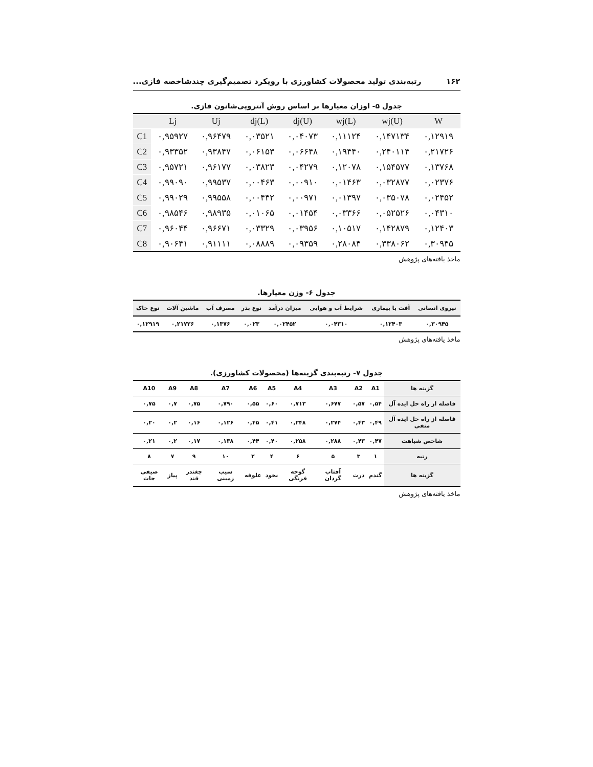۱۶۲ رتبه‌بندی تولید محصولات کشاورزی با رویکرد تصمیم‌گیری چندشاخصه فازی...
جدول ۵- اوزان معیارها بر اساس روش آنتروپی‌شانون فازی.
| | Lj | Uj | dj(L) | dj(U) | wj(L) | wj(U) | W |
| --- | --- | --- | --- | --- | --- | --- | --- |
| C1 | ۰,۹۵۹۲۷ | ۰,۹۶۴۷۹ | ۰,۰۳۵۲۱ | ۰,۰۴۰۷۳ | ۰,۱۱۱۲۴ | ۰,۱۴۷۱۳۴ | ۰,۱۲۹۱۹ |
| C2 | ۰,۹۳۳۵۲ | ۰,۹۳۸۴۷ | ۰,۰۶۱۵۳ | ۰,۰۶۶۴۸ | ۰,۱۹۴۴۰ | ۰,۲۴۰۱۱۴ | ۰,۲۱۷۲۶ |
| C3 | ۰,۹۵۷۲۱ | ۰,۹۶۱۷۷ | ۰,۰۳۸۲۳ | ۰,۰۴۲۷۹ | ۰,۱۲۰۷۸ | ۰,۱۵۴۵۷۷ | ۰,۱۳۷۶۸ |
| C4 | ۰,۹۹۰۹۰ | ۰,۹۹۵۳۷ | ۰,۰۰۴۶۳ | ۰,۰۰۹۱۰ | ۰,۰۱۴۶۳ | ۰,۰۳۲۸۷۷ | ۰,۰۲۳۷۶ |
| C5 | ۰,۹۹۰۲۹ | ۰,۹۹۵۵۸ | ۰,۰۰۴۴۲ | ۰,۰۰۹۷۱ | ۰,۰۱۳۹۷ | ۰,۰۳۵۰۷۸ | ۰,۰۲۴۵۲ |
| C6 | ۰,۹۸۵۴۶ | ۰,۹۸۹۳۵ | ۰,۰۱۰۶۵ | ۰,۰۱۴۵۴ | ۰,۰۳۳۶۶ | ۰,۰۵۲۵۲۶ | ۰,۰۴۳۱۰ |
| C7 | ۰,۹۶۰۴۴ | ۰,۹۶۶۷۱ | ۰,۰۳۳۲۹ | ۰,۰۳۹۵۶ | ۰,۱۰۵۱۷ | ۰,۱۴۲۸۷۹ | ۰,۱۲۴۰۳ |
| C8 | ۰,۹۰۶۴۱ | ۰,۹۱۱۱۱ | ۰,۰۸۸۸۹ | ۰,۰۹۳۵۹ | ۰,۲۸۰۸۴ | ۰,۳۳۸۰۶۲ | ۰,۳۰۹۴۵ |
ماخذ یافته‌های پژوهش
جدول ۶- وزن معیارها.
| نیروی انسانی | آفت یا بیماری | شرایط آب و هوایی | میزان درآمد | نوع بذر | مصرف آب | ماشین آلات | نوع خاک |
| --- | --- | --- | --- | --- | --- | --- | --- |
| ۰,۳۰۹۴۵ | ۰,۱۲۴۰۳ | ۰,۰۴۳۱۰ | ۰,۰۲۴۵۲ | ۰,۰۲۳ | ۰,۱۳۷۶ | ۰,۲۱۷۲۶ | ۰,۱۲۹۱۹ |
ماخذ یافته‌های پژوهش
جدول ۷- رتبه‌بندی گزینه‌ها (محصولات کشاورزی).
| گزینه ها | A1 | A2 | A3 | A4 | A5 | A6 | A7 | A8 | A9 | A10 |
| --- | --- | --- | --- | --- | --- | --- | --- | --- | --- | --- |
| فاصله از راه حل ایده آل | ۰,۵۴ | ۰,۵۷ | ۰,۶۷۷ | ۰,۷۱۳ | ۰,۶۰ | ۰,۵۵ | ۰,۷۹۰ | ۰,۷۵ | ۰,۷ | ۰,۷۵ |
| فاصله از راه حل ایده آل منفی | ۰,۴۹ | ۰,۴۳ | ۰,۲۷۴ | ۰,۲۴۸ | ۰,۴۱ | ۰,۴۵ | ۰,۱۲۶ | ۰,۱۶ | ۰,۲ | ۰,۲۰ |
| شاخص شباهت | ۰,۴۷ | ۰,۴۳ | ۰,۲۸۸ | ۰,۲۵۸ | ۰,۴۰ | ۰,۴۴ | ۰,۱۳۸ | ۰,۱۷ | ۰,۲ | ۰,۲۱ |
| رتبه | ۱ | ۳ | ۵ | ۶ | ۴ | ۲ | ۱۰ | ۹ | ۷ | ۸ |
| گزینه ها | گندم | ذرت | آفتاب گردان | گوجه فرنگی | نخود | علوفه | سیب زمینی | چغندر قند | پیاز | صیفی جات |
ماخذ یافته‌های پژوهش